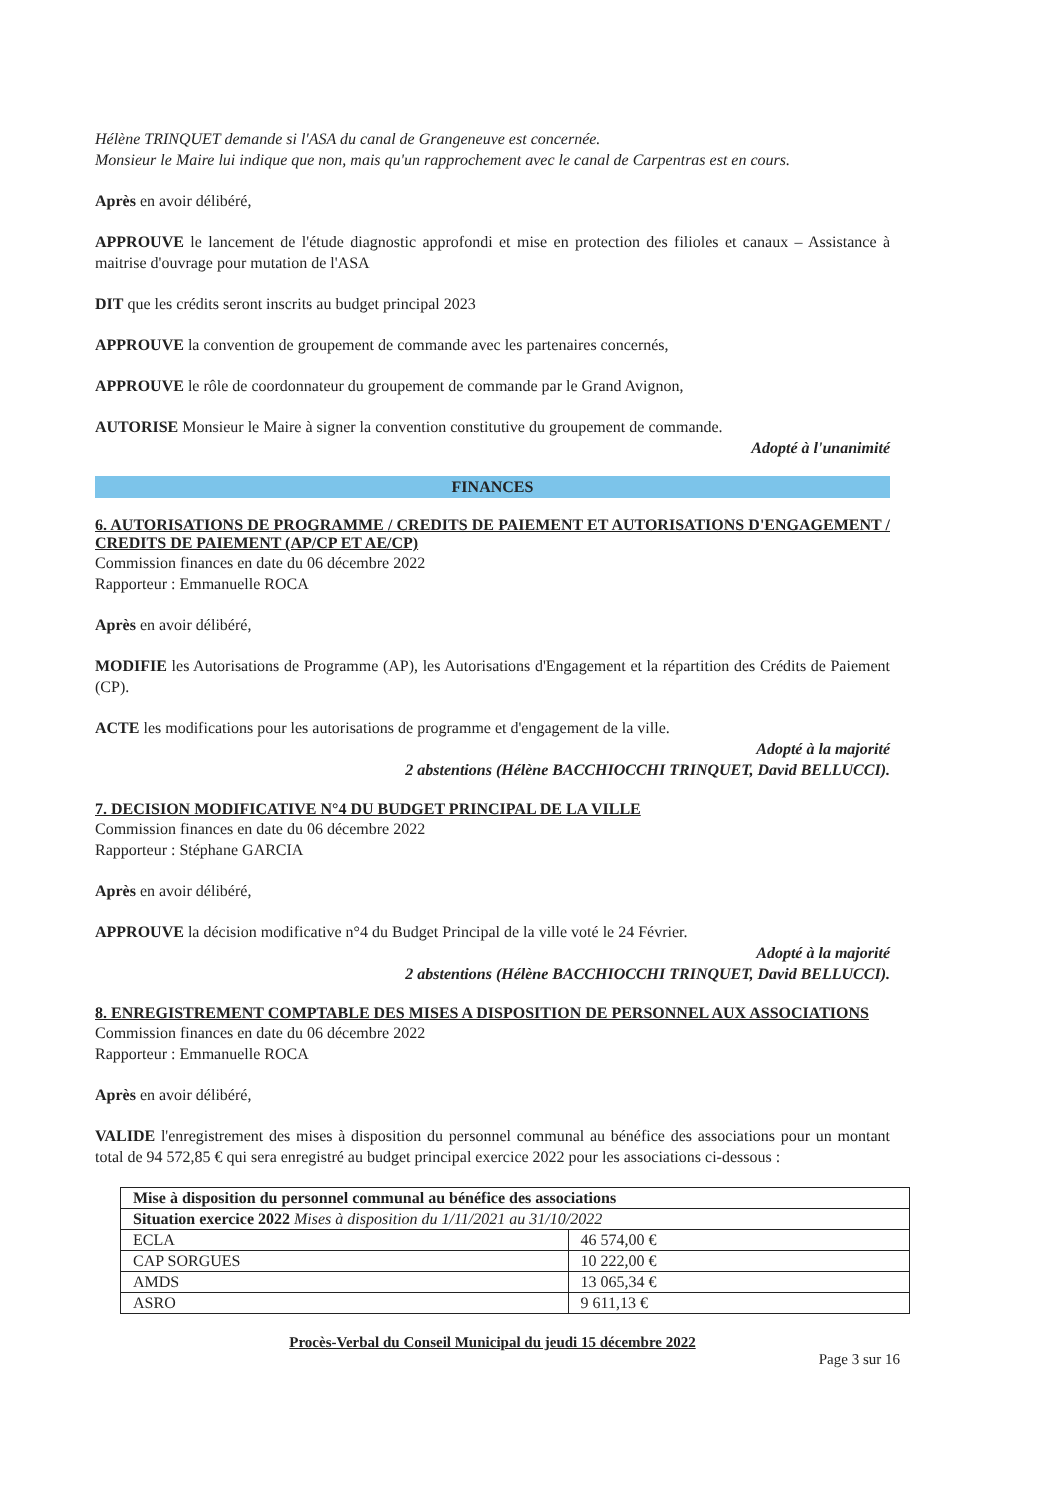Hélène TRINQUET demande si l'ASA du canal de Grangeneuve est concernée.
Monsieur le Maire lui indique que non, mais qu'un rapprochement avec le canal de Carpentras est en cours.
Après en avoir délibéré,
APPROUVE le lancement de l'étude diagnostic approfondi et mise en protection des filioles et canaux – Assistance à maitrise d'ouvrage pour mutation de l'ASA
DIT que les crédits seront inscrits au budget principal 2023
APPROUVE la convention de groupement de commande avec les partenaires concernés,
APPROUVE le rôle de coordonnateur du groupement de commande par le Grand Avignon,
AUTORISE Monsieur le Maire à signer la convention constitutive du groupement de commande.
Adopté à l'unanimité
FINANCES
6. AUTORISATIONS DE PROGRAMME / CREDITS DE PAIEMENT ET AUTORISATIONS D'ENGAGEMENT / CREDITS DE PAIEMENT (AP/CP ET AE/CP)
Commission finances en date du 06 décembre 2022
Rapporteur : Emmanuelle ROCA
Après en avoir délibéré,
MODIFIE les Autorisations de Programme (AP), les Autorisations d'Engagement et la répartition des Crédits de Paiement (CP).
ACTE les modifications pour les autorisations de programme et d'engagement de la ville.
Adopté à la majorité
2 abstentions (Hélène BACCHIOCCHI TRINQUET, David BELLUCCI).
7. DECISION MODIFICATIVE N°4 DU BUDGET PRINCIPAL DE LA VILLE
Commission finances en date du 06 décembre 2022
Rapporteur : Stéphane GARCIA
Après en avoir délibéré,
APPROUVE la décision modificative n°4 du Budget Principal de la ville voté le 24 Février.
Adopté à la majorité
2 abstentions (Hélène BACCHIOCCHI TRINQUET, David BELLUCCI).
8. ENREGISTREMENT COMPTABLE DES MISES A DISPOSITION DE PERSONNEL AUX ASSOCIATIONS
Commission finances en date du 06 décembre 2022
Rapporteur : Emmanuelle ROCA
Après en avoir délibéré,
VALIDE l'enregistrement des mises à disposition du personnel communal au bénéfice des associations pour un montant total de 94 572,85 € qui sera enregistré au budget principal exercice 2022 pour les associations ci-dessous :
| Mise à disposition du personnel communal au bénéfice des associations | |
| Situation exercice 2022 Mises à disposition du 1/11/2021 au 31/10/2022 | |
| ECLA | 46 574,00 € |
| CAP SORGUES | 10 222,00 € |
| AMDS | 13 065,34 € |
| ASRO | 9 611,13 € |
Procès-Verbal du Conseil Municipal du jeudi 15 décembre 2022
Page 3 sur 16